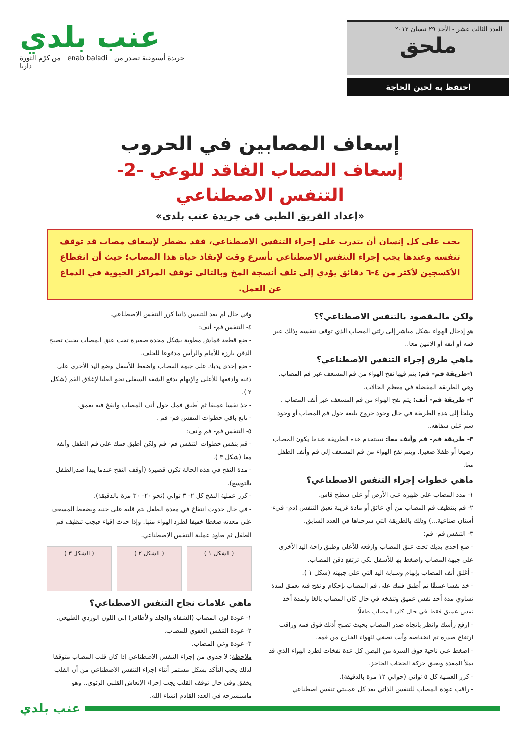العدد الثالث عشر - الأحد ٢٩ نيسان ٢٠١٢
ملحق
احتفظ به لحين الحاجة
عنب بلدي
من كرْم الثورة enab baladi جريدة أسبوعية تصدر من داريا
إسعاف المصابين في الحروب
إسعاف المصاب الفاقد للوعي -2-
التنفس الاصطناعي
«إعداد الفريق الطبي في جريدة عنب بلدي»
يجب على كل إنسان أن يتدرب على إجراء التنفس الاصطناعي، فقد يضطر لإسعاف مصاب قد توقف تنفسه وعندها يجب إجراء التنفس الاصطناعي بأسرع وقت لإنقاذ حياة هذا المصاب؛ حيث أن انقطاع الأكسجين لأكثر من ٤-٦ دقائق يؤدي إلى تلف أنسجة المخ وبالتالي توقف المراكز الحيوية في الدماغ عن العمل.
ولكن مالمقصود بالتنفس الاصطناعي؟؟
هو إدخال الهواء بشكل مباشر إلى رئتي المصاب الذي توقف تنفسه وذلك عبر فمه أو أنفه أو الاثنين معا..
ماهي طرق إجراء التنفس الاصطناعي؟
١-طريقة فم- فم: يتم فيها نفخ الهواء من فم المسعف عبر فم المصاب. وهي الطريقة المفضلة في معظم الحالات.
٢- طريقة فم- أنف: يتم نفخ الهواء من فم المسعف عبر أنف المصاب . ويلجأ إلى هذه الطريقة في حال وجود جروح بليغة حول فم المصاب أو وجود سم على شفاهه..
٣- طريقة فم- فم وأنف معا: تستخدم هذه الطريقة عندما يكون المصاب رضيعا أو طفلا صغيرا. ويتم نفخ الهواء من فم المسعف إلى فم وأنف الطفل معا.
ماهي خطوات إجراء التنفس الاصطناعي؟
١- مدد المصاب على ظهره على الأرض أو على سطح قاس.
٢- قم بتنظيف فم المصاب من أي عائق أو مادة غريبة تعيق التنفس (دم- قيء- أسنان صناعية...) وذلك بالطريقة التي شرحناها في العدد السابق.
٣- التنفس فم- فم:
- ضع إحدى يديك تحت عنق المصاب وارفعه للأعلى وطبق راحة اليد الأخرى على جبهة المصاب واضغط بها للأسفل لكي ترتفع ذقن المصاب.
- أغلق أنف المصاب بإبهام وسبابة اليد التي على جبهته (شكل ١ ).
- خذ نفسا عميقًا ثم أطبق فمك على فم المصاب بإحكام وانفخ فيه بعمق لمدة تساوي مدة أخذ نفس عميق وتنفخه في حال كان المصاب بالغا ولمدة أخذ نفس عميق فقط في حال كان المصاب طفلًا.
- إرفع رأسك وانظر باتجاه صدر المصاب بحيث تصبح أذنك فوق فمه وراقب ارتفاع صدره ثم انخفاضه وأنت تصغي للهواء الخارج من فمه.
- اضغط على ناحية فوق السرة من البطن كل عدة نفخات لطرد الهواء الذي قد يملأ المعدة ويعيق حركة الحجاب الحاجز.
- كرر العملية كل ٥ ثواني (حوالي ١٢ مرة بالدقيقة).
- راقب عودة المصاب للتنفس الذاتي بعد كل عمليتي تنفس اصطناعي
وفي حال لم يعد للتنفس ذاتيا كرر التنفس الاصطناعي.
٤- التنفس فم- أنف:
- ضع قطعة قماش مطوية بشكل مخدة صغيرة تحت عنق المصاب بحيث تصبح الذقن بارزة للأمام والرأس مدفوعا للخلف.
- ضع إحدى يديك على جبهة المصاب واضغط للأسفل وضع اليد الأخرى على ذقنه وادفعها للأعلى والإبهام يدفع الشفة السفلى نحو العليا لإغلاق الفم (شكل ٢ ).
- خذ نفسا عميقا ثم أطبق فمك حول أنف المصاب وانفخ فيه بعمق.
- تابع باقي خطوات التنفس فم- فم .
٥- التنفس فم- فم وأنف:
- قم بنفس خطوات التنفس فم- فم ولكن أطبق فمك على فم الطفل وأنفه معا (شكل ٣ ).
- مدة النفخ في هذه الحالة تكون قصيرة (أوقف النفخ عندما يبدأ صدرالطفل بالتوسع).
- كرر عملية النفخ كل ٢- ٣ ثواني (نحو ٢٠- ٣٠ مرة بالدقيقة).
- في حال حدوث انتفاخ في معدة الطفل يتم قلبه على جنبه ويضغط المسعف على معدته ضغطا خفيفا لطرد الهواء منها. وإذا حدث إقياء فيجب تنظيف فم الطفل ثم يعاود عملية التنفس الاصطناعي.
( الشكل ١ ) ( الشكل ٢ ) ( الشكل ٣ )
ماهي علامات نجاح التنفس الاصطناعي؟
١- عودة لون المصاب (الشفاه والجلد والأظافر) إلى اللون الوردي الطبيعي.
٢- عودة التنفس العفوي للمصاب.
٣- عودة وعي المصاب.
ملاحظة: لا جدوى من إجراء التنفس الاصطناعي إذا كان قلب المصاب متوقفا لذلك يجب التأكد بشكل مستمر أثناء إجراء التنفس الاصطناعي من أن القلب يخفق وفي حال توقف القلب يجب إجراء الإنعاش القلبي الرئوي.. وهو ماسنشرحه في العدد القادم إنشاء الله.
عنب بلدي